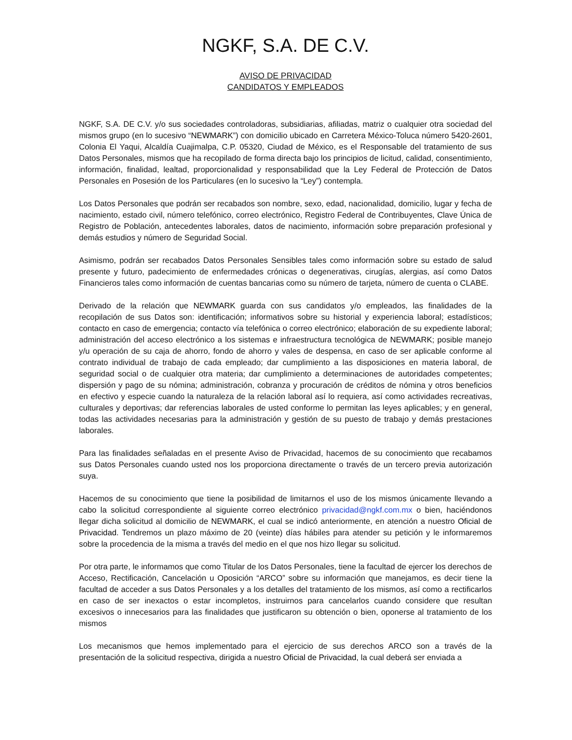NGKF, S.A. DE C.V.
AVISO DE PRIVACIDAD
CANDIDATOS Y EMPLEADOS
NGKF, S.A. DE C.V. y/o sus sociedades controladoras, subsidiarias, afiliadas, matriz o cualquier otra sociedad del mismos grupo (en lo sucesivo “NEWMARK”) con domicilio ubicado en Carretera México-Toluca número 5420-2601, Colonia El Yaqui, Alcaldía Cuajimalpa, C.P. 05320, Ciudad de México, es el Responsable del tratamiento de sus Datos Personales, mismos que ha recopilado de forma directa bajo los principios de licitud, calidad, consentimiento, información, finalidad, lealtad, proporcionalidad y responsabilidad que la Ley Federal de Protección de Datos Personales en Posesión de los Particulares (en lo sucesivo la “Ley”) contempla.
Los Datos Personales que podrán ser recabados son nombre, sexo, edad, nacionalidad, domicilio, lugar y fecha de nacimiento, estado civil, número telefónico, correo electrónico, Registro Federal de Contribuyentes, Clave Única de Registro de Población, antecedentes laborales, datos de nacimiento, información sobre preparación profesional y demás estudios y número de Seguridad Social.
Asimismo, podrán ser recabados Datos Personales Sensibles tales como información sobre su estado de salud presente y futuro, padecimiento de enfermedades crónicas o degenerativas, cirugías, alergias, así como Datos Financieros tales como información de cuentas bancarias como su número de tarjeta, número de cuenta o CLABE.
Derivado de la relación que NEWMARK guarda con sus candidatos y/o empleados, las finalidades de la recopilación de sus Datos son: identificación; informativos sobre su historial y experiencia laboral; estadísticos; contacto en caso de emergencia; contacto vía telefónica o correo electrónico; elaboración de su expediente laboral; administración del acceso electrónico a los sistemas e infraestructura tecnológica de NEWMARK; posible manejo y/u operación de su caja de ahorro, fondo de ahorro y vales de despensa, en caso de ser aplicable conforme al contrato individual de trabajo de cada empleado; dar cumplimiento a las disposiciones en materia laboral, de seguridad social o de cualquier otra materia; dar cumplimiento a determinaciones de autoridades competentes; dispersión y pago de su nómina; administración, cobranza y procuración de créditos de nómina y otros beneficios en efectivo y especie cuando la naturaleza de la relación laboral así lo requiera, así como actividades recreativas, culturales y deportivas; dar referencias laborales de usted conforme lo permitan las leyes aplicables; y en general, todas las actividades necesarias para la administración y gestión de su puesto de trabajo y demás prestaciones laborales.
Para las finalidades señaladas en el presente Aviso de Privacidad, hacemos de su conocimiento que recabamos sus Datos Personales cuando usted nos los proporciona directamente o través de un tercero previa autorización suya.
Hacemos de su conocimiento que tiene la posibilidad de limitarnos el uso de los mismos únicamente llevando a cabo la solicitud correspondiente al siguiente correo electrónico privacidad@ngkf.com.mx o bien, haciéndonos llegar dicha solicitud al domicilio de NEWMARK, el cual se indicó anteriormente, en atención a nuestro Oficial de Privacidad. Tendremos un plazo máximo de 20 (veinte) días hábiles para atender su petición y le informaremos sobre la procedencia de la misma a través del medio en el que nos hizo llegar su solicitud.
Por otra parte, le informamos que como Titular de los Datos Personales, tiene la facultad de ejercer los derechos de Acceso, Rectificación, Cancelación u Oposición “ARCO” sobre su información que manejamos, es decir tiene la facultad de acceder a sus Datos Personales y a los detalles del tratamiento de los mismos, así como a rectificarlos en caso de ser inexactos o estar incompletos, instruirnos para cancelarlos cuando considere que resultan excesivos o innecesarios para las finalidades que justificaron su obtención o bien, oponerse al tratamiento de los mismos
Los mecanismos que hemos implementado para el ejercicio de sus derechos ARCO son a través de la presentación de la solicitud respectiva, dirigida a nuestro Oficial de Privacidad, la cual deberá ser enviada a